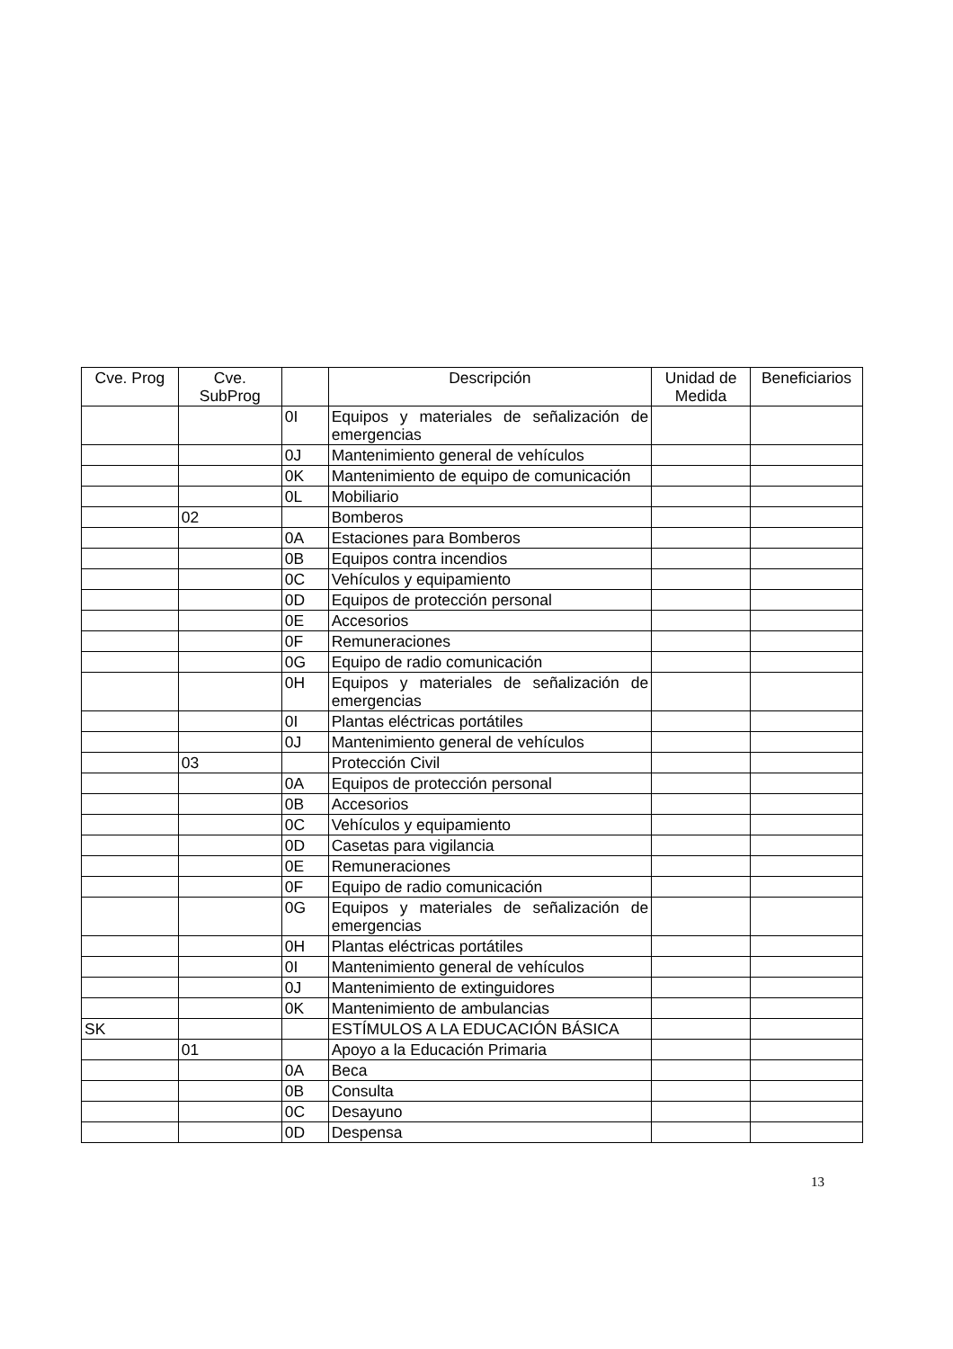| Cve. Prog | Cve. SubProg | | Descripción | Unidad de Medida | Beneficiarios |
| --- | --- | --- | --- | --- | --- |
| | | 0I | Equipos y materiales de señalización de emergencias | | |
| | | 0J | Mantenimiento general de vehículos | | |
| | | 0K | Mantenimiento de equipo de comunicación | | |
| | | 0L | Mobiliario | | |
| | 02 | | Bomberos | | |
| | | 0A | Estaciones para Bomberos | | |
| | | 0B | Equipos contra incendios | | |
| | | 0C | Vehículos y equipamiento | | |
| | | 0D | Equipos de protección personal | | |
| | | 0E | Accesorios | | |
| | | 0F | Remuneraciones | | |
| | | 0G | Equipo de radio comunicación | | |
| | | 0H | Equipos y materiales de señalización de emergencias | | |
| | | 0I | Plantas eléctricas portátiles | | |
| | | 0J | Mantenimiento general de vehículos | | |
| | 03 | | Protección Civil | | |
| | | 0A | Equipos de protección personal | | |
| | | 0B | Accesorios | | |
| | | 0C | Vehículos y equipamiento | | |
| | | 0D | Casetas para vigilancia | | |
| | | 0E | Remuneraciones | | |
| | | 0F | Equipo de radio comunicación | | |
| | | 0G | Equipos y materiales de señalización de emergencias | | |
| | | 0H | Plantas eléctricas portátiles | | |
| | | 0I | Mantenimiento general de vehículos | | |
| | | 0J | Mantenimiento de extinguidores | | |
| | | 0K | Mantenimiento de ambulancias | | |
| SK | | | ESTÍMULOS A LA EDUCACIÓN BÁSICA | | |
| | 01 | | Apoyo a la Educación Primaria | | |
| | | 0A | Beca | | |
| | | 0B | Consulta | | |
| | | 0C | Desayuno | | |
| | | 0D | Despensa | | |
13